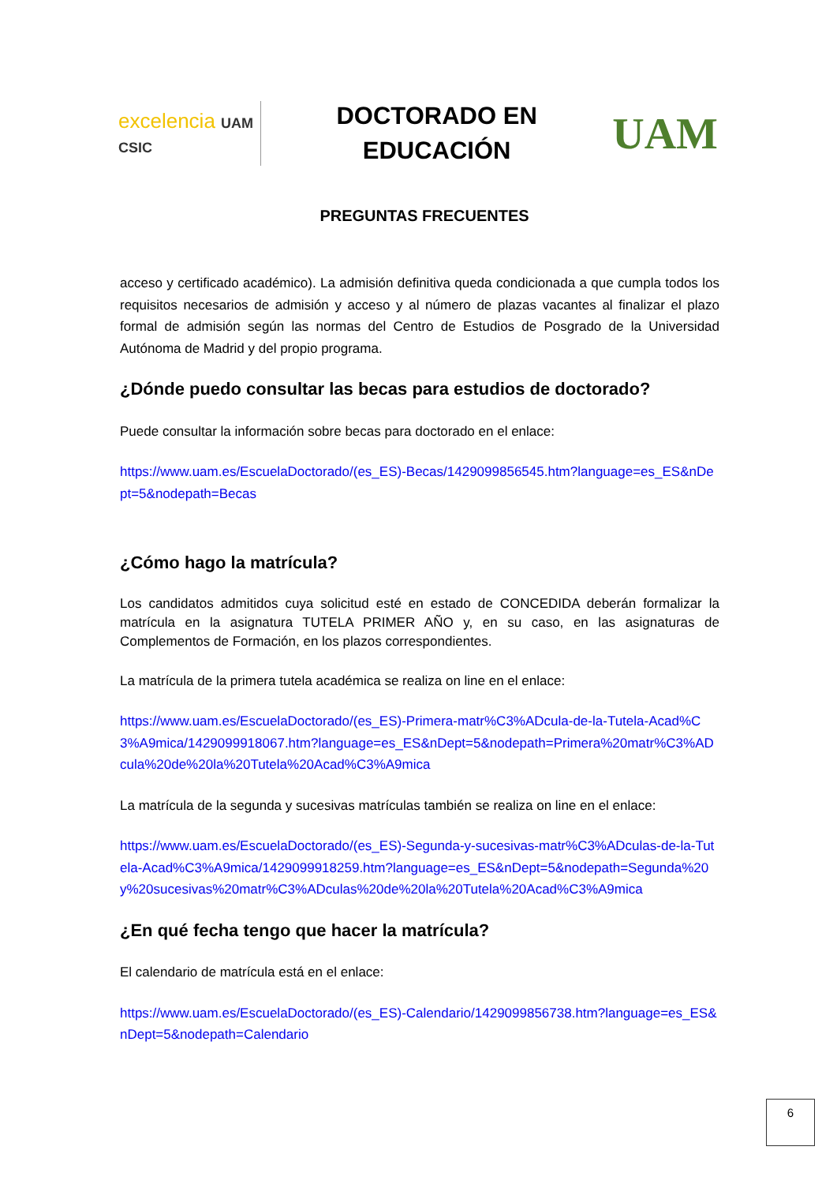excelencia UAM CSIC
DOCTORADO EN
EDUCACIÓN
UAM
PREGUNTAS FRECUENTES
acceso y certificado académico). La admisión definitiva queda condicionada a que cumpla todos los requisitos necesarios de admisión y acceso y al número de plazas vacantes al finalizar el plazo formal de admisión según las normas del Centro de Estudios de Posgrado de la Universidad Autónoma de Madrid y del propio programa.
¿Dónde puedo consultar las becas para estudios de doctorado?
Puede consultar la información sobre becas para doctorado en el enlace:
https://www.uam.es/EscuelaDoctorado/(es_ES)-Becas/1429099856545.htm?language=es_ES&nDept=5&nodepath=Becas
¿Cómo hago la matrícula?
Los candidatos admitidos cuya solicitud esté en estado de CONCEDIDA deberán formalizar la matrícula en la asignatura TUTELA PRIMER AÑO y, en su caso, en las asignaturas de Complementos de Formación, en los plazos correspondientes.
La matrícula de la primera tutela académica se realiza on line en el enlace:
https://www.uam.es/EscuelaDoctorado/(es_ES)-Primera-matr%C3%ADcula-de-la-Tutela-Acad%C3%A9mica/1429099918067.htm?language=es_ES&nDept=5&nodepath=Primera%20matr%C3%ADcula%20de%20la%20Tutela%20Acad%C3%A9mica
La matrícula de la segunda y sucesivas matrículas también se realiza on line en el enlace:
https://www.uam.es/EscuelaDoctorado/(es_ES)-Segunda-y-sucesivas-matr%C3%ADculas-de-la-Tutela-Acad%C3%A9mica/1429099918259.htm?language=es_ES&nDept=5&nodepath=Segunda%20y%20sucesivas%20matr%C3%ADculas%20de%20la%20Tutela%20Acad%C3%A9mica
¿En qué fecha tengo que hacer la matrícula?
El calendario de matrícula está en el enlace:
https://www.uam.es/EscuelaDoctorado/(es_ES)-Calendario/1429099856738.htm?language=es_ES&nDept=5&nodepath=Calendario
6